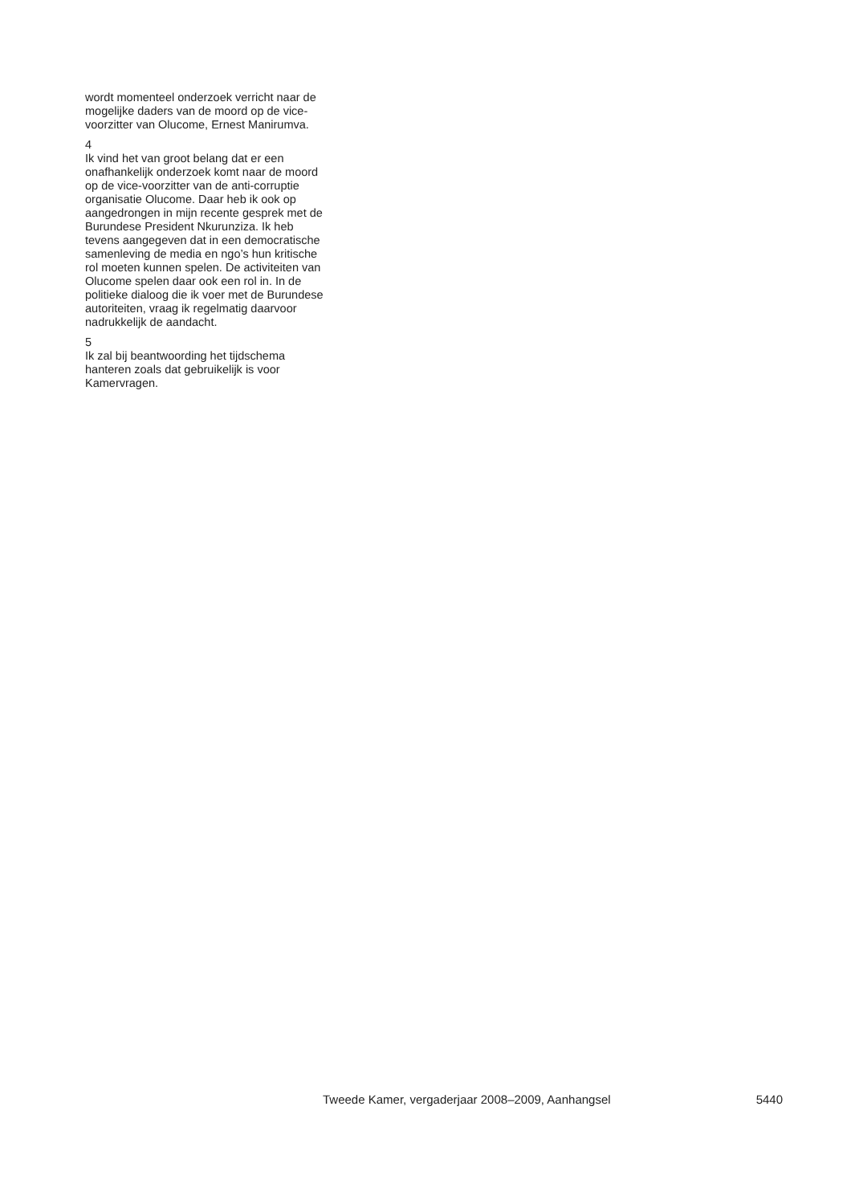wordt momenteel onderzoek verricht naar de mogelijke daders van de moord op de vice-voorzitter van Olucome, Ernest Manirumva.
4
Ik vind het van groot belang dat er een onafhankelijk onderzoek komt naar de moord op de vice-voorzitter van de anti-corruptie organisatie Olucome. Daar heb ik ook op aangedrongen in mijn recente gesprek met de Burundese President Nkurunziza. Ik heb tevens aangegeven dat in een democratische samenleving de media en ngo’s hun kritische rol moeten kunnen spelen. De activiteiten van Olucome spelen daar ook een rol in. In de politieke dialoog die ik voer met de Burundese autoriteiten, vraag ik regelmatig daarvoor nadrukkelijk de aandacht.
5
Ik zal bij beantwoording het tijdschema hanteren zoals dat gebruikelijk is voor Kamervragen.
Tweede Kamer, vergaderjaar 2008–2009, Aanhangsel 5440